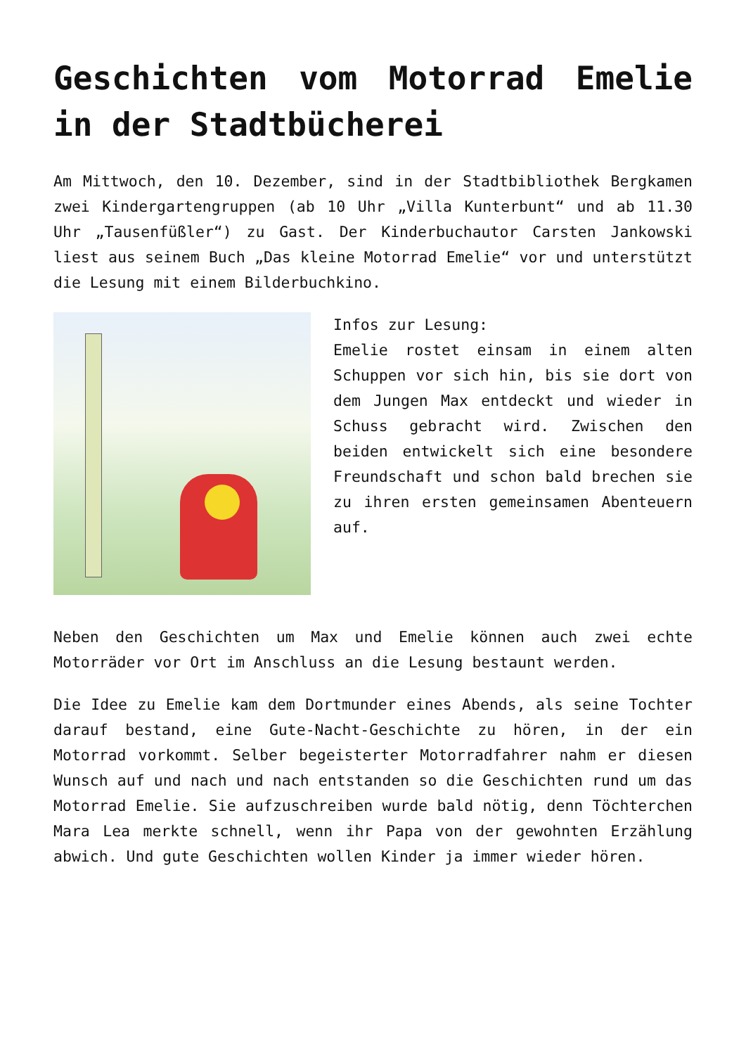Geschichten vom Motorrad Emelie in der Stadtbücherei
Am Mittwoch, den 10. Dezember, sind in der Stadtbibliothek Bergkamen zwei Kindergartengruppen (ab 10 Uhr „Villa Kunterbunt“ und ab 11.30 Uhr „Tausenfüßler“) zu Gast. Der Kinderbuchautor Carsten Jankowski liest aus seinem Buch „Das kleine Motorrad Emelie“ vor und unterstützt die Lesung mit einem Bilderbuchkino.
Infos zur Lesung:
Emelie rostet einsam in einem alten Schuppen vor sich hin, bis sie dort von dem Jungen Max entdeckt und wieder in Schuss gebracht wird. Zwischen den beiden entwickelt sich eine besondere Freundschaft und schon bald brechen sie zu ihren ersten gemeinsamen Abenteuern auf.
Neben den Geschichten um Max und Emelie können auch zwei echte Motorräder vor Ort im Anschluss an die Lesung bestaunt werden.
Die Idee zu Emelie kam dem Dortmunder eines Abends, als seine Tochter darauf bestand, eine Gute-Nacht-Geschichte zu hören, in der ein Motorrad vorkommt. Selber begeisterter Motorradfahrer nahm er diesen Wunsch auf und nach und nach entstanden so die Geschichten rund um das Motorrad Emelie. Sie aufzuschreiben wurde bald nötig, denn Töchterchen Mara Lea merkte schnell, wenn ihr Papa von der gewohnten Erzählung abwich. Und gute Geschichten wollen Kinder ja immer wieder hören.